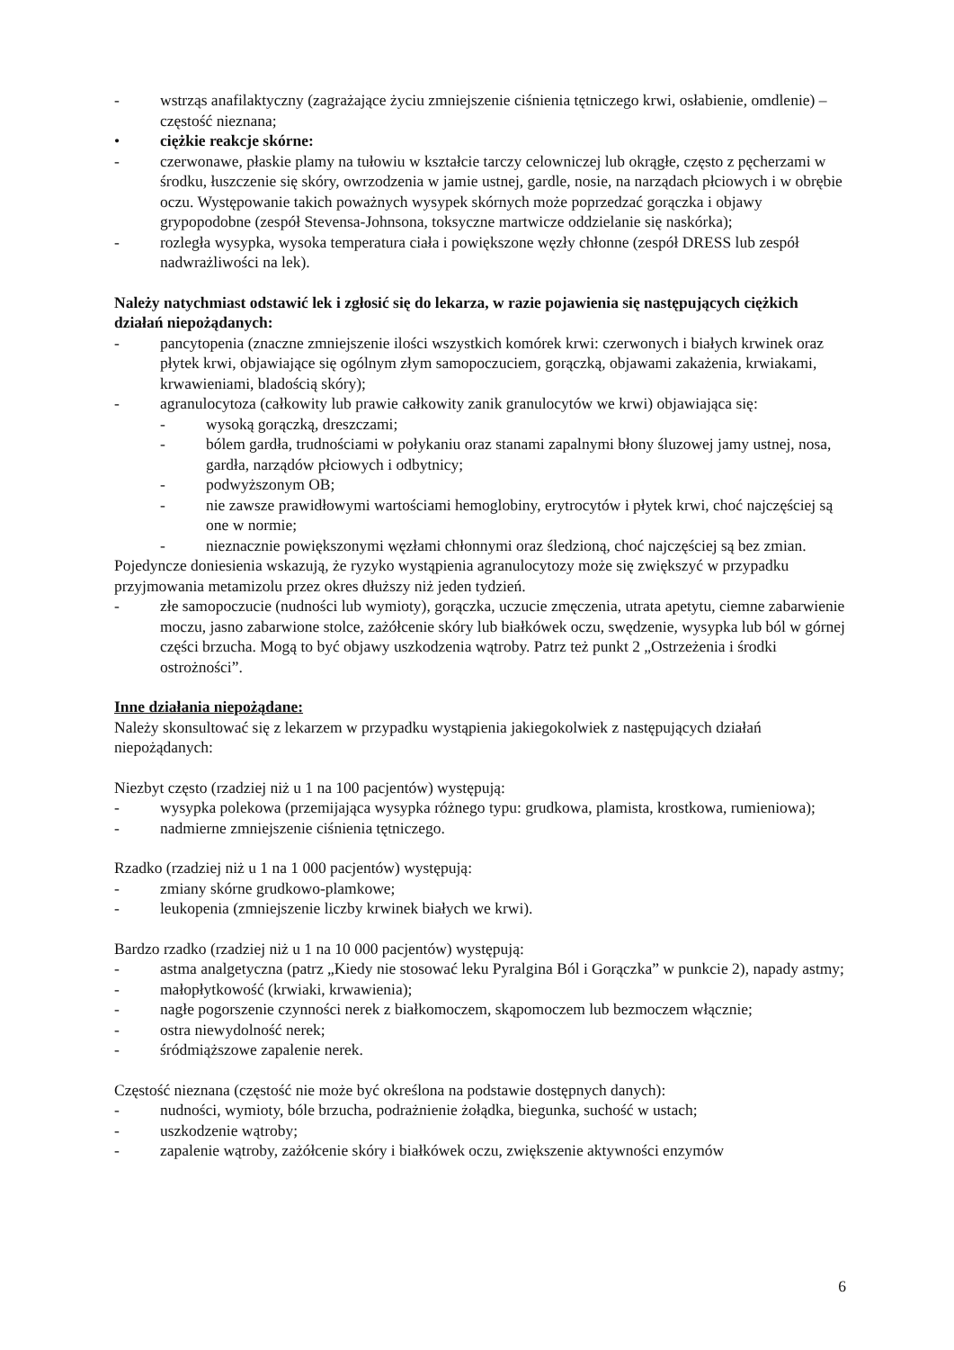- wstrząs anafilaktyczny (zagrażające życiu zmniejszenie ciśnienia tętniczego krwi, osłabienie, omdlenie) – częstość nieznana;
• ciężkie reakcje skórne:
- czerwonawe, płaskie plamy na tułowiu w kształcie tarczy celowniczej lub okrągłe, często z pęcherzami w środku, łuszczenie się skóry, owrzodzenia w jamie ustnej, gardle, nosie, na narządach płciowych i w obrębie oczu. Występowanie takich poważnych wysypek skórnych może poprzedzać gorączka i objawy grypopodobne (zespół Stevensa-Johnsona, toksyczne martwicze oddzielanie się naskórka);
- rozległa wysypka, wysoka temperatura ciała i powiększone węzły chłonne (zespół DRESS lub zespół nadwrażliwości na lek).
Należy natychmiast odstawić lek i zgłosić się do lekarza, w razie pojawienia się następujących ciężkich działań niepożądanych:
- pancytopenia (znaczne zmniejszenie ilości wszystkich komórek krwi: czerwonych i białych krwinek oraz płytek krwi, objawiające się ogólnym złym samopoczuciem, gorączką, objawami zakażenia, krwiakami, krwawieniami, bladością skóry);
- agranulocytoza (całkowity lub prawie całkowity zanik granulocytów we krwi) objawiająca się:
- wysoką gorączką, dreszczami;
- bólem gardła, trudnościami w połykaniu oraz stanami zapalnymi błony śluzowej jamy ustnej, nosa, gardła, narządów płciowych i odbytnicy;
- podwyższonym OB;
- nie zawsze prawidłowymi wartościami hemoglobiny, erytrocytów i płytek krwi, choć najczęściej są one w normie;
- nieznacznie powiększonymi węzłami chłonnymi oraz śledzioną, choć najczęściej są bez zmian.
Pojedyncze doniesienia wskazują, że ryzyko wystąpienia agranulocytozy może się zwiększyć w przypadku przyjmowania metamizolu przez okres dłuższy niż jeden tydzień.
- złe samopoczucie (nudności lub wymioty), gorączka, uczucie zmęczenia, utrata apetytu, ciemne zabarwienie moczu, jasno zabarwione stolce, zażółcenie skóry lub białkówek oczu, swędzenie, wysypka lub ból w górnej części brzucha. Mogą to być objawy uszkodzenia wątroby. Patrz też punkt 2 „Ostrzeżenia i środki ostrożności”.
Inne działania niepożądane:
Należy skonsultować się z lekarzem w przypadku wystąpienia jakiegokolwiek z następujących działań niepożądanych:
Niezbyt często (rzadziej niż u 1 na 100 pacjentów) występują:
- wysypka polekowa (przemijająca wysypka różnego typu: grudkowa, plamista, krostkowa, rumieniowa);
- nadmierne zmniejszenie ciśnienia tętniczego.
Rzadko (rzadziej niż u 1 na 1 000 pacjentów) występują:
- zmiany skórne grudkowo-plamkowe;
- leukopenia (zmniejszenie liczby krwinek białych we krwi).
Bardzo rzadko (rzadziej niż u 1 na 10 000 pacjentów) występują:
- astma analgetyczna (patrz „Kiedy nie stosować leku Pyralgina Ból i Gorączka” w punkcie 2), napady astmy;
- małopłytkowość (krwiaki, krwawienia);
- nagłe pogorszenie czynności nerek z białkomoczem, skąpomoczem lub bezmoczem włącznie;
- ostra niewydolność nerek;
- śródmiąższowe zapalenie nerek.
Częstość nieznana (częstość nie może być określona na podstawie dostępnych danych):
- nudności, wymioty, bóle brzucha, podrażnienie żołądka, biegunka, suchość w ustach;
- uszkodzenie wątroby;
- zapalenie wątroby, zażółcenie skóry i białkówek oczu, zwiększenie aktywności enzymów
6